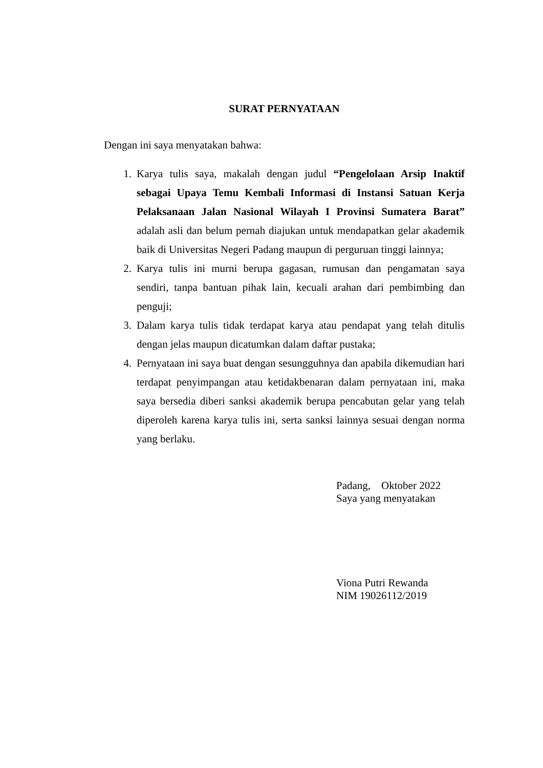SURAT PERNYATAAN
Dengan ini saya menyatakan bahwa:
1. Karya tulis saya, makalah dengan judul “Pengelolaan Arsip Inaktif sebagai Upaya Temu Kembali Informasi di Instansi Satuan Kerja Pelaksanaan Jalan Nasional Wilayah I Provinsi Sumatera Barat” adalah asli dan belum pernah diajukan untuk mendapatkan gelar akademik baik di Universitas Negeri Padang maupun di perguruan tinggi lainnya;
2. Karya tulis ini murni berupa gagasan, rumusan dan pengamatan saya sendiri, tanpa bantuan pihak lain, kecuali arahan dari pembimbing dan penguji;
3. Dalam karya tulis tidak terdapat karya atau pendapat yang telah ditulis dengan jelas maupun dicatumkan dalam daftar pustaka;
4. Pernyataan ini saya buat dengan sesungguhnya dan apabila dikemudian hari terdapat penyimpangan atau ketidakbenaran dalam pernyataan ini, maka saya bersedia diberi sanksi akademik berupa pencabutan gelar yang telah diperoleh karena karya tulis ini, serta sanksi lainnya sesuai dengan norma yang berlaku.
Padang, Oktober 2022
Saya yang menyatakan
Viona Putri Rewanda
NIM 19026112/2019